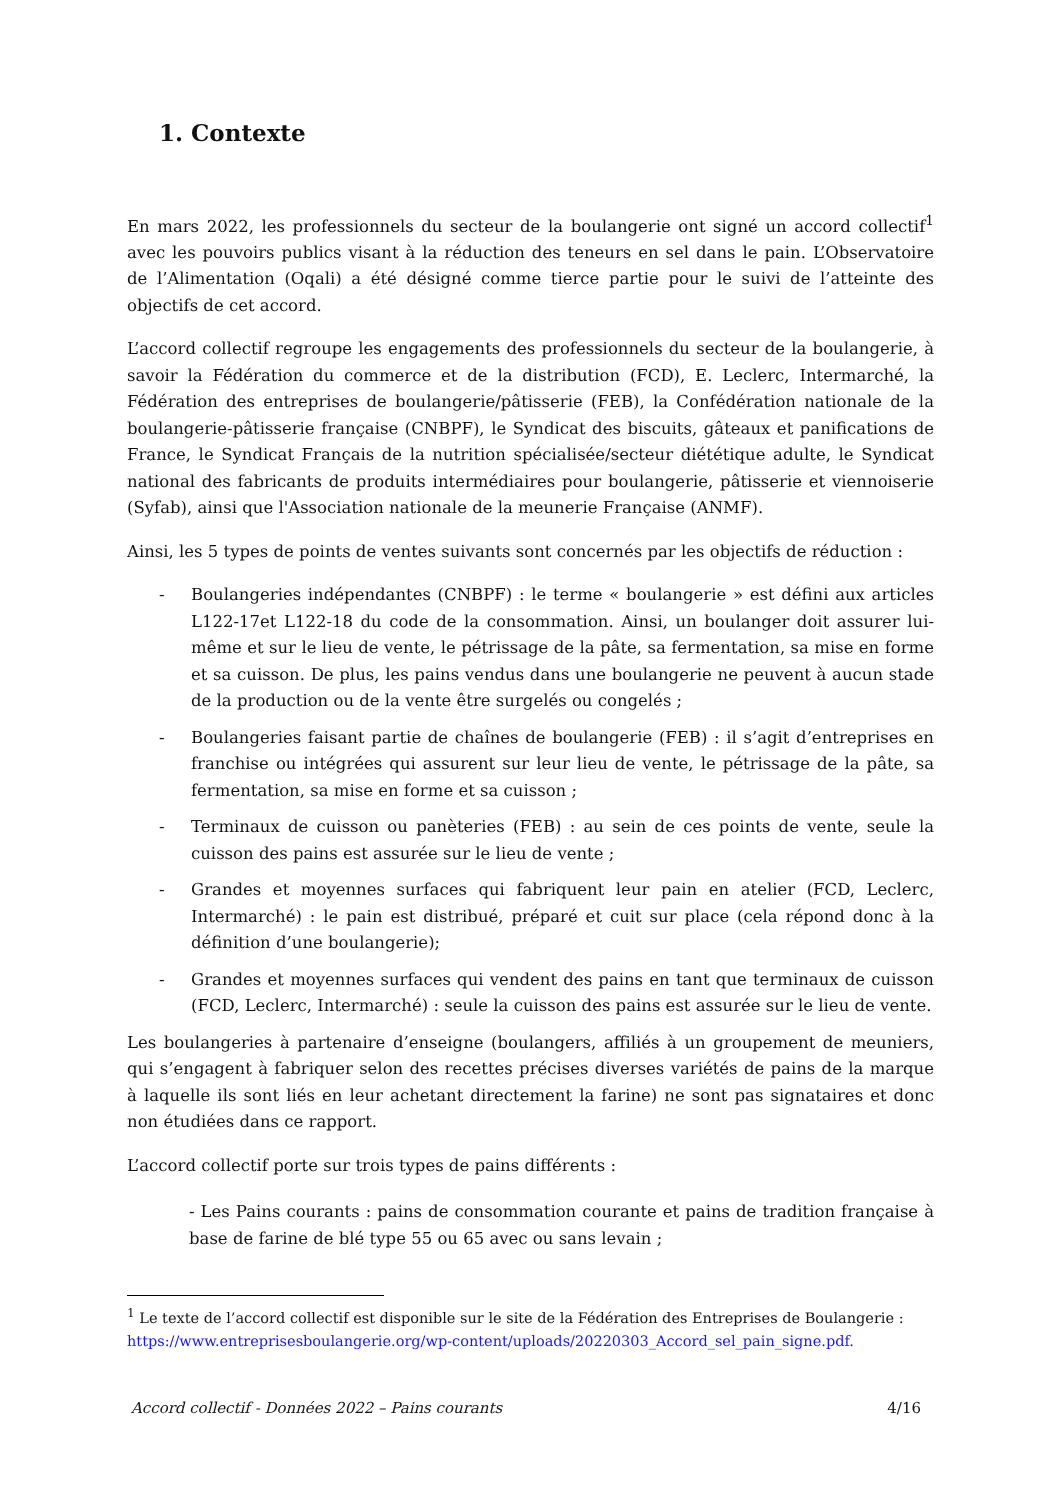1. Contexte
En mars 2022, les professionnels du secteur de la boulangerie ont signé un accord collectif<sup>1</sup> avec les pouvoirs publics visant à la réduction des teneurs en sel dans le pain. L’Observatoire de l’Alimentation (Oqali) a été désigné comme tierce partie pour le suivi de l’atteinte des objectifs de cet accord.
L’accord collectif regroupe les engagements des professionnels du secteur de la boulangerie, à savoir la Fédération du commerce et de la distribution (FCD), E. Leclerc, Intermarché, la Fédération des entreprises de boulangerie/pâtisserie (FEB), la Confédération nationale de la boulangerie-pâtisserie française (CNBPF), le Syndicat des biscuits, gâteaux et panifications de France, le Syndicat Français de la nutrition spécialisée/secteur diététique adulte, le Syndicat national des fabricants de produits intermédiaires pour boulangerie, pâtisserie et viennoiserie (Syfab), ainsi que l'Association nationale de la meunerie Française (ANMF).
Ainsi, les 5 types de points de ventes suivants sont concernés par les objectifs de réduction :
- Boulangeries indépendantes (CNBPF) : le terme « boulangerie » est défini aux articles L122-17et L122-18 du code de la consommation. Ainsi, un boulanger doit assurer lui-même et sur le lieu de vente, le pétrissage de la pâte, sa fermentation, sa mise en forme et sa cuisson. De plus, les pains vendus dans une boulangerie ne peuvent à aucun stade de la production ou de la vente être surgelés ou congelés ;
- Boulangeries faisant partie de chaînes de boulangerie (FEB) : il s’agit d’entreprises en franchise ou intégrées qui assurent sur leur lieu de vente, le pétrissage de la pâte, sa fermentation, sa mise en forme et sa cuisson ;
- Terminaux de cuisson ou panèteries (FEB) : au sein de ces points de vente, seule la cuisson des pains est assurée sur le lieu de vente ;
- Grandes et moyennes surfaces qui fabriquent leur pain en atelier (FCD, Leclerc, Intermarché) : le pain est distribué, préparé et cuit sur place (cela répond donc à la définition d’une boulangerie);
- Grandes et moyennes surfaces qui vendent des pains en tant que terminaux de cuisson (FCD, Leclerc, Intermarché) : seule la cuisson des pains est assurée sur le lieu de vente.
Les boulangeries à partenaire d’enseigne (boulangers, affiliés à un groupement de meuniers, qui s’engagent à fabriquer selon des recettes précises diverses variétés de pains de la marque à laquelle ils sont liés en leur achetant directement la farine) ne sont pas signataires et donc non étudiées dans ce rapport.
L’accord collectif porte sur trois types de pains différents :
- Les Pains courants : pains de consommation courante et pains de tradition française à base de farine de blé type 55 ou 65 avec ou sans levain ;
<sup>1</sup> Le texte de l’accord collectif est disponible sur le site de la Fédération des Entreprises de Boulangerie : https://www.entreprisesboulangerie.org/wp-content/uploads/20220303_Accord_sel_pain_signe.pdf.
Accord collectif - Données 2022 – Pains courants 4/16